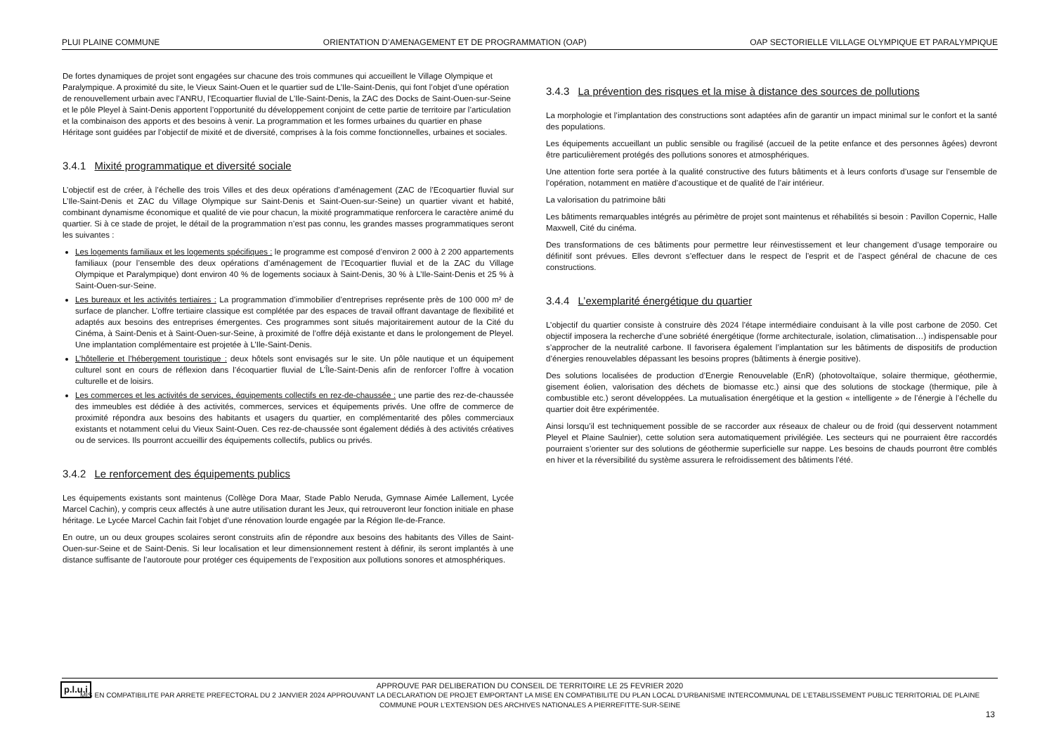PLUI PLAINE COMMUNE ORIENTATION D’AMENAGEMENT ET DE PROGRAMMATION (OAP) OAP SECTORIELLE VILLAGE OLYMPIQUE ET PARALYMPIQUE
De fortes dynamiques de projet sont engagées sur chacune des trois communes qui accueillent le Village Olympique et Paralympique. A proximité du site, le Vieux Saint-Ouen et le quartier sud de L’Ile-Saint-Denis, qui font l’objet d’une opération de renouvellement urbain avec l’ANRU, l’Ecoquartier fluvial de L’Ile-Saint-Denis, la ZAC des Docks de Saint-Ouen-sur-Seine et le pôle Pleyel à Saint-Denis apportent l’opportunité du développement conjoint de cette partie de territoire par l’articulation et la combinaison des apports et des besoins à venir. La programmation et les formes urbaines du quartier en phase Héritage sont guidées par l’objectif de mixité et de diversité, comprises à la fois comme fonctionnelles, urbaines et sociales.
3.4.1 Mixité programmatique et diversité sociale
L’objectif est de créer, à l’échelle des trois Villes et des deux opérations d’aménagement (ZAC de l’Ecoquartier fluvial sur L’Ile-Saint-Denis et ZAC du Village Olympique sur Saint-Denis et Saint-Ouen-sur-Seine) un quartier vivant et habité, combinant dynamisme économique et qualité de vie pour chacun, la mixité programmatique renforcera le caractère animé du quartier. Si à ce stade de projet, le détail de la programmation n’est pas connu, les grandes masses programmatiques seront les suivantes :
Les logements familiaux et les logements spécifiques : le programme est composé d’environ 2 000 à 2 200 appartements familiaux (pour l’ensemble des deux opérations d’aménagement de l’Ecoquartier fluvial et de la ZAC du Village Olympique et Paralympique) dont environ 40 % de logements sociaux à Saint-Denis, 30 % à L’Ile-Saint-Denis et 25 % à Saint-Ouen-sur-Seine.
Les bureaux et les activités tertiaires : La programmation d’immobilier d’entreprises représente près de 100 000 m² de surface de plancher. L’offre tertiaire classique est complétée par des espaces de travail offrant davantage de flexibilité et adaptés aux besoins des entreprises émergentes. Ces programmes sont situés majoritairement autour de la Cité du Cinéma, à Saint-Denis et à Saint-Ouen-sur-Seine, à proximité de l’offre déjà existante et dans le prolongement de Pleyel. Une implantation complémentaire est projetée à L’Ile-Saint-Denis.
L’hôtellerie et l’hébergement touristique : deux hôtels sont envisagés sur le site. Un pôle nautique et un équipement culturel sont en cours de réflexion dans l’écoquartier fluvial de L’Île-Saint-Denis afin de renforcer l’offre à vocation culturelle et de loisirs.
Les commerces et les activités de services, équipements collectifs en rez-de-chaussée : une partie des rez-de-chaussée des immeubles est dédiée à des activités, commerces, services et équipements privés. Une offre de commerce de proximité répondra aux besoins des habitants et usagers du quartier, en complémentarité des pôles commerciaux existants et notamment celui du Vieux Saint-Ouen. Ces rez-de-chaussée sont également dédiés à des activités créatives ou de services. Ils pourront accueillir des équipements collectifs, publics ou privés.
3.4.2 Le renforcement des équipements publics
Les équipements existants sont maintenus (Collège Dora Maar, Stade Pablo Neruda, Gymnase Aimée Lallement, Lycée Marcel Cachin), y compris ceux affectés à une autre utilisation durant les Jeux, qui retrouveront leur fonction initiale en phase héritage. Le Lycée Marcel Cachin fait l’objet d’une rénovation lourde engagée par la Région Ile-de-France.
En outre, un ou deux groupes scolaires seront construits afin de répondre aux besoins des habitants des Villes de Saint-Ouen-sur-Seine et de Saint-Denis. Si leur localisation et leur dimensionnement restent à définir, ils seront implantés à une distance suffisante de l’autoroute pour protéger ces équipements de l’exposition aux pollutions sonores et atmosphériques.
3.4.3 La prévention des risques et la mise à distance des sources de pollutions
La morphologie et l’implantation des constructions sont adaptées afin de garantir un impact minimal sur le confort et la santé des populations.
Les équipements accueillant un public sensible ou fragilisé (accueil de la petite enfance et des personnes âgées) devront être particulièrement protégés des pollutions sonores et atmosphériques.
Une attention forte sera portée à la qualité constructive des futurs bâtiments et à leurs conforts d’usage sur l’ensemble de l’opération, notamment en matière d’acoustique et de qualité de l’air intérieur.
La valorisation du patrimoine bâti
Les bâtiments remarquables intégrés au périmètre de projet sont maintenus et réhabilités si besoin : Pavillon Copernic, Halle Maxwell, Cité du cinéma.
Des transformations de ces bâtiments pour permettre leur réinvestissement et leur changement d’usage temporaire ou définitif sont prévues. Elles devront s’effectuer dans le respect de l’esprit et de l’aspect général de chacune de ces constructions.
3.4.4 L’exemplarité énergétique du quartier
L’objectif du quartier consiste à construire dès 2024 l’étape intermédiaire conduisant à la ville post carbone de 2050. Cet objectif imposera la recherche d’une sobriété énergétique (forme architecturale, isolation, climatisation…) indispensable pour s’approcher de la neutralité carbone. Il favorisera également l’implantation sur les bâtiments de dispositifs de production d’énergies renouvelables dépassant les besoins propres (bâtiments à énergie positive).
Des solutions localisées de production d’Energie Renouvelable (EnR) (photovoltaïque, solaire thermique, géothermie, gisement éolien, valorisation des déchets de biomasse etc.) ainsi que des solutions de stockage (thermique, pile à combustible etc.) seront développées. La mutualisation énergétique et la gestion « intelligente » de l’énergie à l’échelle du quartier doit être expérimentée.
Ainsi lorsqu’il est techniquement possible de se raccorder aux réseaux de chaleur ou de froid (qui desservent notamment Pleyel et Plaine Saulnier), cette solution sera automatiquement privilégiée. Les secteurs qui ne pourraient être raccordés pourraient s’orienter sur des solutions de géothermie superficielle sur nappe. Les besoins de chauds pourront être comblés en hiver et la réversibilité du système assurera le refroidissement des bâtiments l’été.
p.l.u.i
APPROUVE PAR DELIBERATION DU CONSEIL DE TERRITOIRE LE 25 FEVRIER 2020
MIS EN COMPATIBILITE PAR ARRETE PREFECTORAL DU 2 JANVIER 2024 APPROUVANT LA DECLARATION DE PROJET EMPORTANT LA MISE EN COMPATIBILITE DU PLAN LOCAL D’URBANISME INTERCOMMUNAL DE L’ETABLISSEMENT PUBLIC TERRITORIAL DE PLAINE COMMUNE POUR L’EXTENSION DES ARCHIVES NATIONALES A PIERREFITTE-SUR-SEINE
13